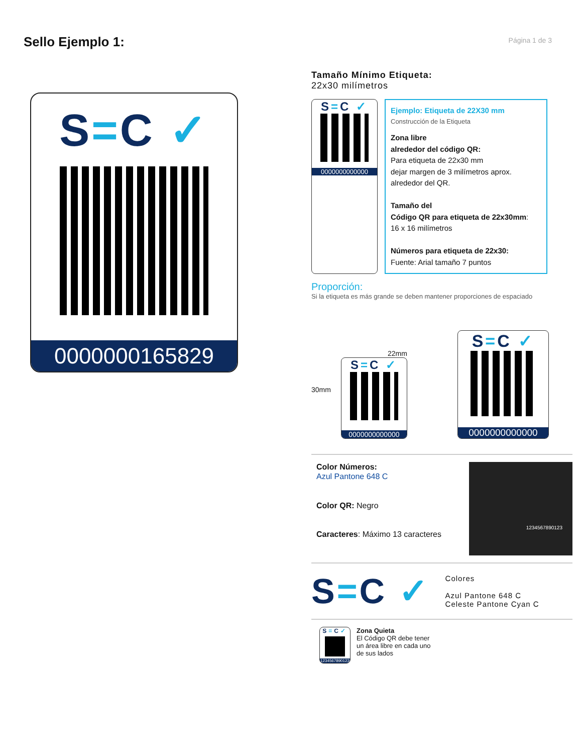Sello Ejemplo 1:
Página 1 de 3
S=C ✓
0000000165829
Tamaño Mínimo Etiqueta:
22x30 milímetros
S=C ✓
0000000000000
Ejemplo: Etiqueta de 22X30 mm
Construcción de la Etiqueta
Zona libre
alrededor del código QR:
Para etiqueta de 22x30 mm
dejar margen de 3 milímetros aprox.
alrededor del QR.
Tamaño del
Código QR para etiqueta de 22x30mm:
16 x 16 milímetros
Números para etiqueta de 22x30:
Fuente: Arial tamaño 7 puntos
Proporción:
Si la etiqueta es más grande se deben mantener proporciones de espaciado
30mm
22mm
S=C ✓
0000000000000
S=C ✓
0000000000000
Color Números:
Azul Pantone 648 C
Color QR: Negro
Caracteres: Máximo 13 caracteres
1234567890123
S=C ✓
Colores
Azul Pantone 648 C
Celeste Pantone Cyan C
S=C✓
1234567890123
Zona Quieta
El Código QR debe tener
un área libre en cada uno
de sus lados